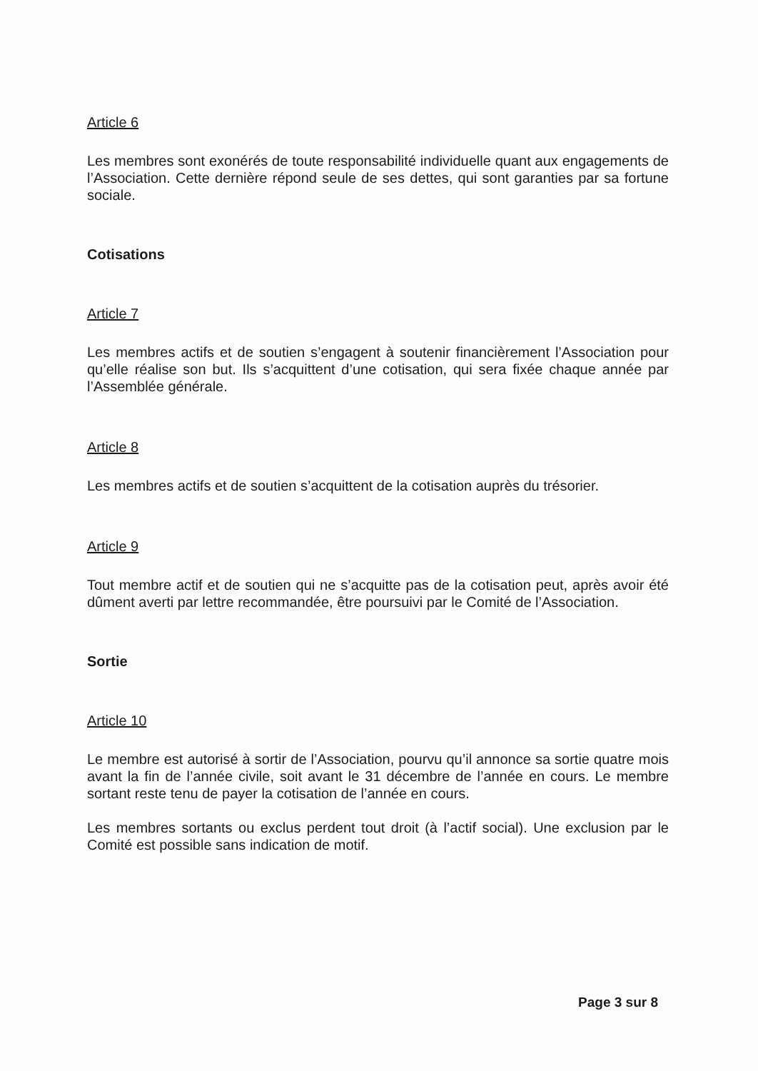Article 6
Les membres sont exonérés de toute responsabilité individuelle quant aux engagements de l’Association. Cette dernière répond seule de ses dettes, qui sont garanties par sa fortune sociale.
Cotisations
Article 7
Les membres actifs et de soutien s’engagent à soutenir financièrement l’Association pour qu’elle réalise son but. Ils s’acquittent d’une cotisation, qui sera fixée chaque année par l’Assemblée générale.
Article 8
Les membres actifs et de soutien s’acquittent de la cotisation auprès du trésorier.
Article 9
Tout membre actif et de soutien qui ne s’acquitte pas de la cotisation peut, après avoir été dûment averti par lettre recommandée, être poursuivi par le Comité de l’Association.
Sortie
Article 10
Le membre est autorisé à sortir de l’Association, pourvu qu’il annonce sa sortie quatre mois avant la fin de l’année civile, soit avant le 31 décembre de l’année en cours. Le membre sortant reste tenu de payer la cotisation de l’année en cours.
Les membres sortants ou exclus perdent tout droit (à l’actif social). Une exclusion par le Comité est possible sans indication de motif.
Page 3 sur 8